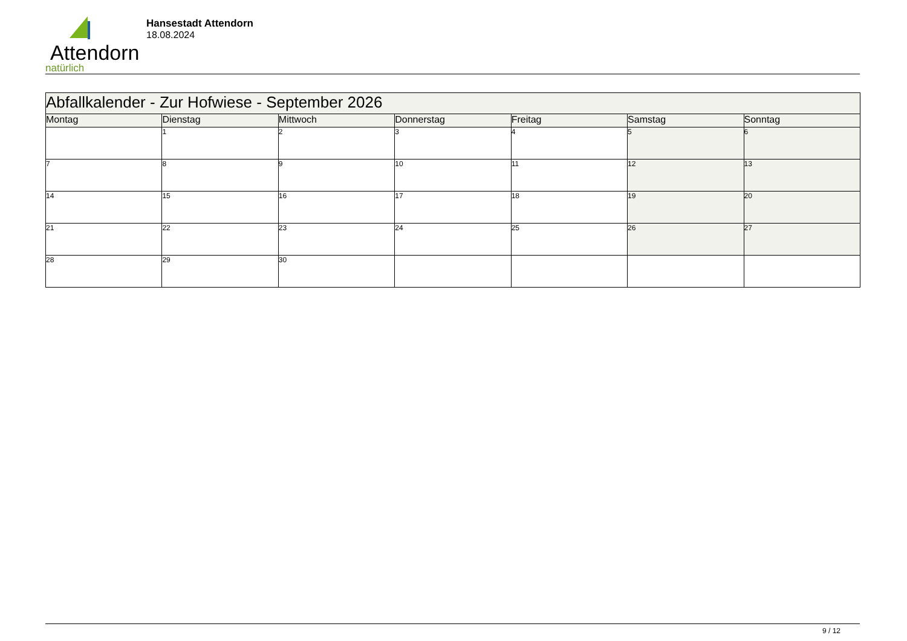Attendorn
natürlich
Hansestadt Attendorn
18.08.2024
| Abfallkalender - Zur Hofwiese - September 2026 | | | | | | |
| Montag | Dienstag | Mittwoch | Donnerstag | Freitag | Samstag | Sonntag |
| | 1 | 2 | 3 | 4 | 5 | 6 |
| 7 | 8 | 9 | 10 | 11 | 12 | 13 |
| 14 | 15 | 16 | 17 | 18 | 19 | 20 |
| 21 | 22 | 23 | 24 | 25 | 26 | 27 |
| 28 | 29 | 30 | | | | |
9 / 12